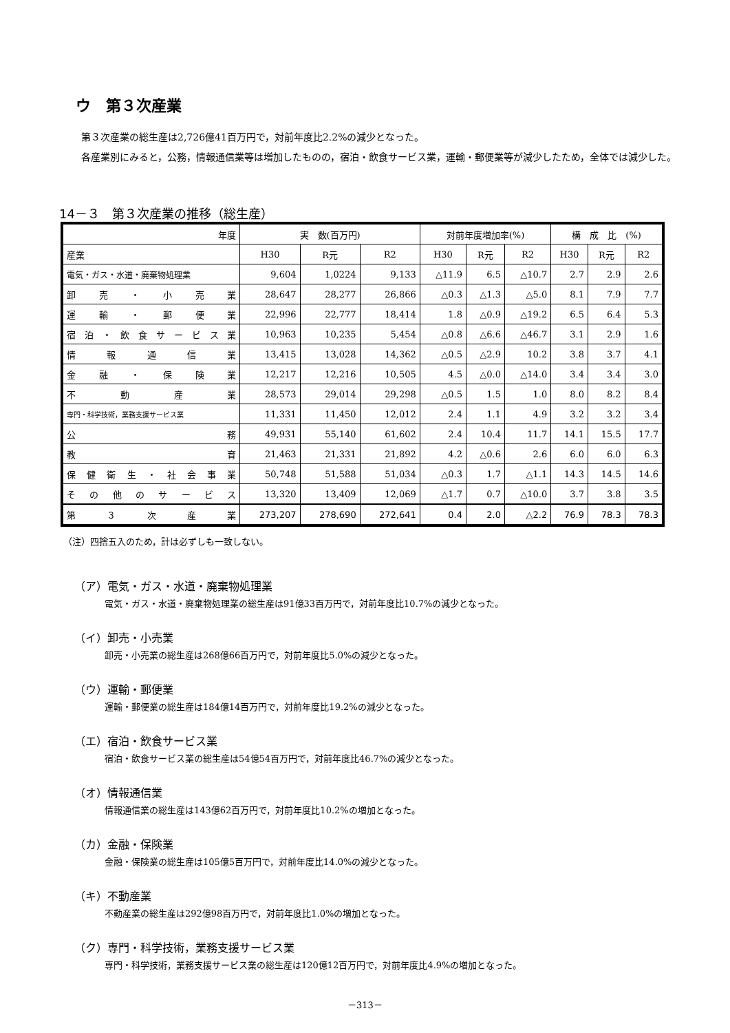ウ　第３次産業
第３次産業の総生産は2,726億41百万円で，対前年度比2.2%の減少となった。
各産業別にみると，公務，情報通信業等は増加したものの，宿泊・飲食サービス業，運輸・郵便業等が減少したため，全体では減少した。
14－３　第３次産業の推移（総生産）
| 年度 | 実 数(百万円) | | | 対前年度増加率(%) | | | 構 成 比 (%) | | |
| --- | --- | --- | --- | --- | --- | --- | --- | --- | --- |
| 産業 | H30 | R元 | R2 | H30 | R元 | R2 | H30 | R元 | R2 |
| 電気・ガス・水道・廃棄物処理業 | 9,604 | 1,0224 | 9,133 | △11.9 | 6.5 | △10.7 | 2.7 | 2.9 | 2.6 |
| 卸売・小売業 | 28,647 | 28,277 | 26,866 | △0.3 | △1.3 | △5.0 | 8.1 | 7.9 | 7.7 |
| 運輸・郵便業 | 22,996 | 22,777 | 18,414 | 1.8 | △0.9 | △19.2 | 6.5 | 6.4 | 5.3 |
| 宿泊・飲食サービス業 | 10,963 | 10,235 | 5,454 | △0.8 | △6.6 | △46.7 | 3.1 | 2.9 | 1.6 |
| 情報通信業 | 13,415 | 13,028 | 14,362 | △0.5 | △2.9 | 10.2 | 3.8 | 3.7 | 4.1 |
| 金融・保険業 | 12,217 | 12,216 | 10,505 | 4.5 | △0.0 | △14.0 | 3.4 | 3.4 | 3.0 |
| 不動産業 | 28,573 | 29,014 | 29,298 | △0.5 | 1.5 | 1.0 | 8.0 | 8.2 | 8.4 |
| 専門・科学技術，業務支援サービス業 | 11,331 | 11,450 | 12,012 | 2.4 | 1.1 | 4.9 | 3.2 | 3.2 | 3.4 |
| 公務 | 49,931 | 55,140 | 61,602 | 2.4 | 10.4 | 11.7 | 14.1 | 15.5 | 17.7 |
| 教育 | 21,463 | 21,331 | 21,892 | 4.2 | △0.6 | 2.6 | 6.0 | 6.0 | 6.3 |
| 保健衛生・社会事業 | 50,748 | 51,588 | 51,034 | △0.3 | 1.7 | △1.1 | 14.3 | 14.5 | 14.6 |
| その他のサービス | 13,320 | 13,409 | 12,069 | △1.7 | 0.7 | △10.0 | 3.7 | 3.8 | 3.5 |
| 第３次産業 | 273,207 | 278,690 | 272,641 | 0.4 | 2.0 | △2.2 | 76.9 | 78.3 | 78.3 |
（注）四捨五入のため，計は必ずしも一致しない。
（ア）電気・ガス・水道・廃棄物処理業
電気・ガス・水道・廃棄物処理業の総生産は91億33百万円で，対前年度比10.7%の減少となった。
（イ）卸売・小売業
卸売・小売業の総生産は268億66百万円で，対前年度比5.0%の減少となった。
（ウ）運輸・郵便業
運輸・郵便業の総生産は184億14百万円で，対前年度比19.2%の減少となった。
（エ）宿泊・飲食サービス業
宿泊・飲食サービス業の総生産は54億54百万円で，対前年度比46.7%の減少となった。
（オ）情報通信業
情報通信業の総生産は143億62百万円で，対前年度比10.2%の増加となった。
（カ）金融・保険業
金融・保険業の総生産は105億5百万円で，対前年度比14.0%の減少となった。
（キ）不動産業
不動産業の総生産は292億98百万円で，対前年度比1.0%の増加となった。
（ク）専門・科学技術，業務支援サービス業
専門・科学技術，業務支援サービス業の総生産は120億12百万円で，対前年度比4.9%の増加となった。
－313－